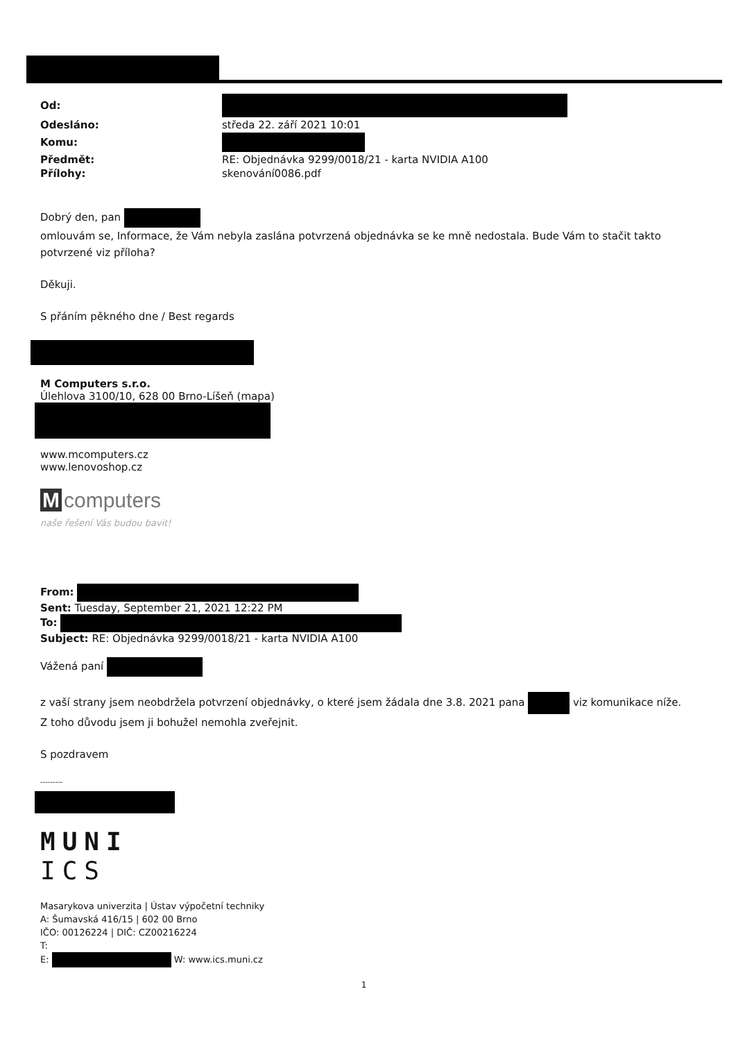| Od: | |
| Odesláno: | středa 22. září 2021 10:01 |
| Komu: | |
| Předmět: | RE: Objednávka 9299/0018/21 - karta NVIDIA A100 |
| Přílohy: | skenování0086.pdf |
Dobrý den, pan
omlouvám se, Informace, že Vám nebyla zaslána potvrzená objednávka se ke mně nedostala. Bude Vám to stačit takto potvrzené viz příloha?
Děkuji.
S přáním pěkného dne / Best regards
M Computers s.r.o.
Úlehlova 3100/10, 628 00 Brno-Líšeň (mapa)
www.mcomputers.cz
www.lenovoshop.cz
Mcomputers
naše řešení Vás budou bavit!
From:
Sent: Tuesday, September 21, 2021 12:22 PM
To:
Subject: RE: Objednávka 9299/0018/21 - karta NVIDIA A100
Vážená paní
z vaší strany jsem neobdržela potvrzení objednávky, o které jsem žádala dne 3.8. 2021 pana viz komunikace níže. Z toho důvodu jsem ji bohužel nemohla zveřejnit.
S pozdravem
---------
MUNI
ICS
Masarykova univerzita | Ústav výpočetní techniky
A: Šumavská 416/15 | 602 00 Brno
IČO: 00126224 | DIČ: CZ00216224
T:
E: W: www.ics.muni.cz
1